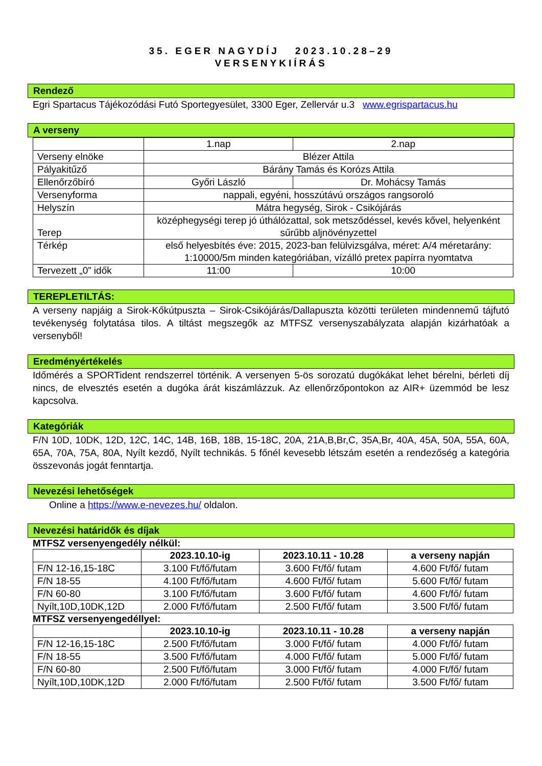35. EGER NAGYDÍJ 2023.10.28–29
VERSENYKIÍRÁS
Rendező
Egri Spartacus Tájékozódási Futó Sportegyesület, 3300 Eger, Zellervár u.3 www.egrispartacus.hu
A verseny
| | 1.nap | 2.nap |
| Verseny elnöke | Blézer Attila | |
| Pályakitűző | Bárány Tamás és Korózs Attila | |
| Ellenőrzőbíró | Győri László | Dr. Mohácsy Tamás |
| Versenyforma | nappali, egyéni, hosszútávú országos rangsoroló | |
| Helyszín | Mátra hegység, Sirok - Csikójárás | |
| Terep | középhegységi terep jó úthálózattal, sok metsződéssel, kevés kővel, helyenként sűrűbb aljnövényzettel | |
| Térkép | első helyesbítés éve: 2015, 2023-ban felülvizsgálva, méret: A/4 méretarány: 1:10000/5m minden kategóriában, vízálló pretex papírra nyomtatva | |
| Tervezett „0” idők | 11:00 | 10:00 |
TEREPLETILTÁS:
A verseny napjáig a Sirok-Kőkútpuszta – Sirok-Csikójárás/Dallapuszta közötti területen mindennemű tájfutó tevékenység folytatása tilos. A tiltást megszegők az MTFSZ versenyszabályzata alapján kizárhatóak a versenyből!
Eredményértékelés
Időmérés a SPORTident rendszerrel történik. A versenyen 5-ös sorozatú dugókákat lehet bérelni, bérleti díj nincs, de elvesztés esetén a dugóka árát kiszámlázzuk. Az ellenőrzőpontokon az AIR+ üzemmód be lesz kapcsolva.
Kategóriák
F/N 10D, 10DK, 12D, 12C, 14C, 14B, 16B, 18B, 15-18C, 20A, 21A,B,Br,C, 35A,Br, 40A, 45A, 50A, 55A, 60A, 65A, 70A, 75A, 80A, Nyílt kezdő, Nyílt technikás. 5 főnél kevesebb létszám esetén a rendezőség a kategória összevonás jogát fenntartja.
Nevezési lehetőségek
Online a https://www.e-nevezes.hu/ oldalon.
Nevezési határidők és díjak
MTFSZ versenyengedély nélkül:
| | 2023.10.10-ig | 2023.10.11 - 10.28 | a verseny napján |
| --- | --- | --- | --- |
| F/N 12-16,15-18C | 3.100 Ft/fő/futam | 3.600 Ft/fő/ futam | 4.600 Ft/fő/ futam |
| F/N 18-55 | 4.100 Ft/fő/futam | 4.600 Ft/fő/ futam | 5.600 Ft/fő/ futam |
| F/N 60-80 | 3.100 Ft/fő/futam | 3.600 Ft/fő/ futam | 4.600 Ft/fő/ futam |
| Nyílt,10D,10DK,12D | 2.000 Ft/fő/futam | 2.500 Ft/fő/ futam | 3.500 Ft/fő/ futam |
MTFSZ versenyengedéllyel:
| | 2023.10.10-ig | 2023.10.11 - 10.28 | a verseny napján |
| --- | --- | --- | --- |
| F/N 12-16,15-18C | 2.500 Ft/fő/futam | 3.000 Ft/fő/ futam | 4.000 Ft/fő/ futam |
| F/N 18-55 | 3.500 Ft/fő/futam | 4.000 Ft/fő/ futam | 5.000 Ft/fő/ futam |
| F/N 60-80 | 2.500 Ft/fő/futam | 3.000 Ft/fő/ futam | 4.000 Ft/fő/ futam |
| Nyílt,10D,10DK,12D | 2.000 Ft/fő/futam | 2.500 Ft/fő/ futam | 3.500 Ft/fő/ futam |